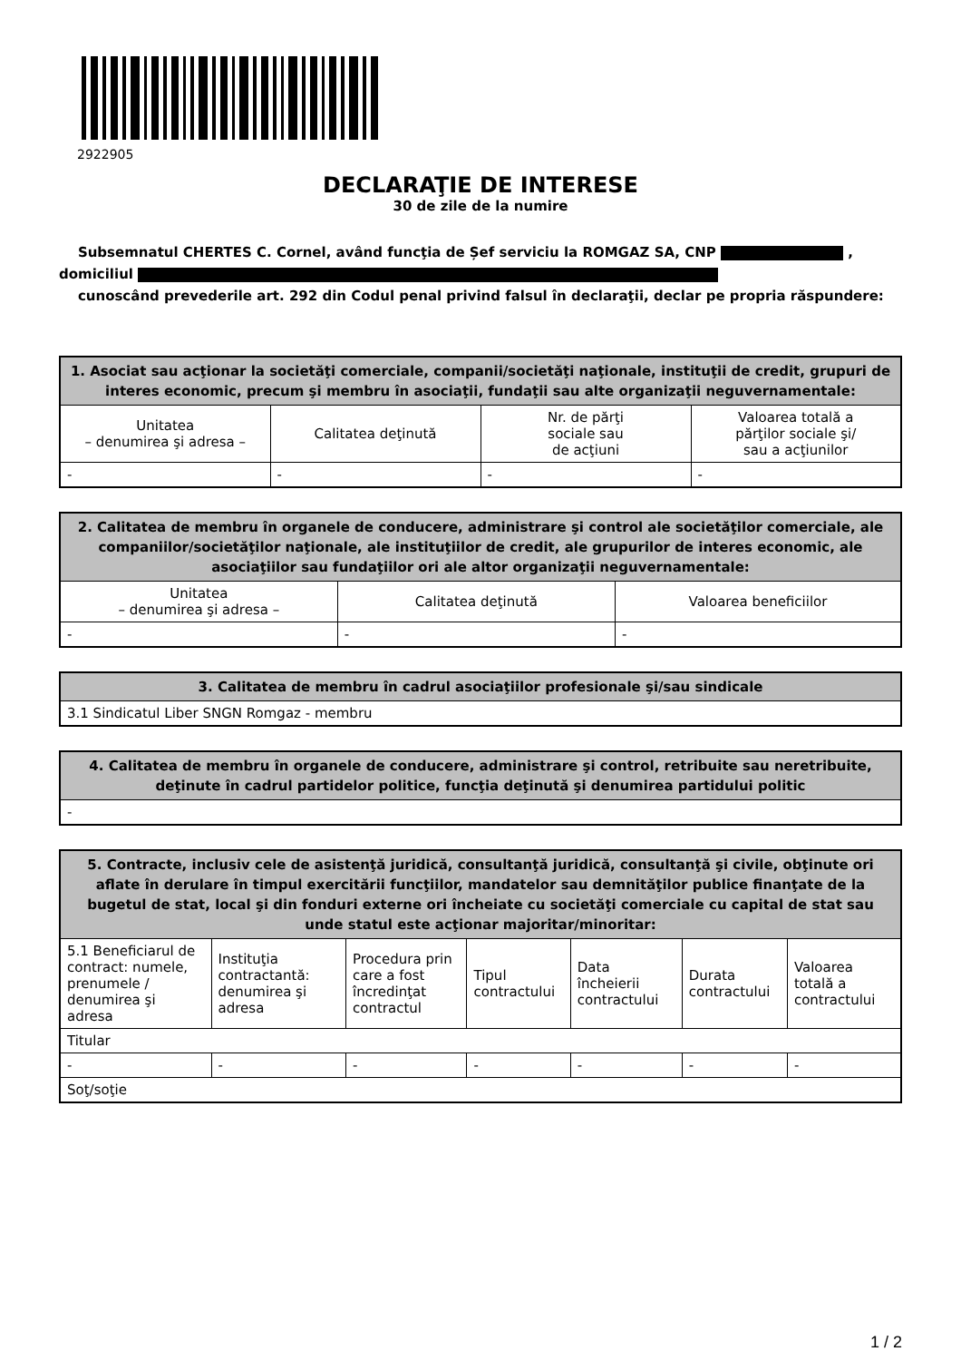2922905
DECLARAŢIE DE INTERESE
30 de zile de la numire
Subsemnatul CHERTES C. Cornel, având funcţia de Șef serviciu la ROMGAZ SA, CNP ,
domiciliul
cunoscând prevederile art. 292 din Codul penal privind falsul în declaraţii, declar pe propria răspundere:
| 1. Asociat sau acţionar la societăţi comerciale, companii/societăţi naţionale, instituţii de credit, grupuri de interes economic, precum şi membru în asociaţii, fundaţii sau alte organizaţii neguvernamentale: | | | |
| --- | --- | --- | --- |
| Unitatea – denumirea şi adresa – | Calitatea deţinută | Nr. de părţi sociale sau de acţiuni | Valoarea totală a părţilor sociale şi/ sau a acţiunilor |
| - | - | - | - |
| 2. Calitatea de membru în organele de conducere, administrare şi control ale societăţilor comerciale, ale companiilor/societăţilor naţionale, ale instituţiilor de credit, ale grupurilor de interes economic, ale asociaţiilor sau fundaţiilor ori ale altor organizaţii neguvernamentale: | | |
| --- | --- | --- |
| Unitatea – denumirea şi adresa – | Calitatea deţinută | Valoarea beneficiilor |
| - | - | - |
| 3. Calitatea de membru în cadrul asociaţiilor profesionale şi/sau sindicale |
| --- |
| 3.1 Sindicatul Liber SNGN Romgaz - membru |
| 4. Calitatea de membru în organele de conducere, administrare şi control, retribuite sau neretribuite, deţinute în cadrul partidelor politice, funcţia deţinută şi denumirea partidului politic |
| --- |
| - |
| 5. Contracte, inclusiv cele de asistenţă juridică, consultanţă juridică, consultanţă şi civile, obţinute ori aflate în derulare în timpul exercitării funcţiilor, mandatelor sau demnităţilor publice finanţate de la bugetul de stat, local şi din fonduri externe ori încheiate cu societăţi comerciale cu capital de stat sau unde statul este acţionar majoritar/minoritar: | | | | | | |
| --- | --- | --- | --- | --- | --- | --- |
| 5.1 Beneficiarul de contract: numele, prenumele / denumirea şi adresa | Instituţia contractantă: denumirea şi adresa | Procedura prin care a fost încredinţat contractul | Tipul contractului | Data încheierii contractului | Durata contractului | Valoarea totală a contractului |
| Titular | | | | | | |
| - | - | - | - | - | - | - |
| Soţ/soţie | | | | | | |
1 / 2